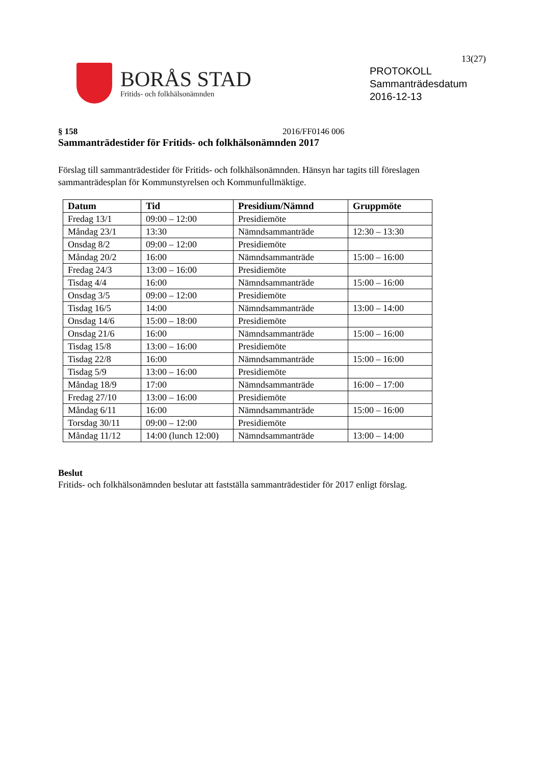13(27)
BORÅS STAD
Fritids- och folkhälsonämnden
PROTOKOLL
Sammanträdesdatum
2016-12-13
§ 158 2016/FF0146 006
Sammanträdestider för Fritids- och folkhälsonämnden 2017
Förslag till sammanträdestider för Fritids- och folkhälsonämnden. Hänsyn har tagits till föreslagen sammanträdesplan för Kommunstyrelsen och Kommunfullmäktige.
| Datum | Tid | Presidium/Nämnd | Gruppmöte |
| --- | --- | --- | --- |
| Fredag 13/1 | 09:00 – 12:00 | Presidiemöte | |
| Måndag 23/1 | 13:30 | Nämndsammanträde | 12:30 – 13:30 |
| Onsdag 8/2 | 09:00 – 12:00 | Presidiemöte | |
| Måndag 20/2 | 16:00 | Nämndsammanträde | 15:00 – 16:00 |
| Fredag 24/3 | 13:00 – 16:00 | Presidiemöte | |
| Tisdag 4/4 | 16:00 | Nämndsammanträde | 15:00 – 16:00 |
| Onsdag 3/5 | 09:00 – 12:00 | Presidiemöte | |
| Tisdag 16/5 | 14:00 | Nämndsammanträde | 13:00 – 14:00 |
| Onsdag 14/6 | 15:00 – 18:00 | Presidiemöte | |
| Onsdag 21/6 | 16:00 | Nämndsammanträde | 15:00 – 16:00 |
| Tisdag 15/8 | 13:00 – 16:00 | Presidiemöte | |
| Tisdag 22/8 | 16:00 | Nämndsammanträde | 15:00 – 16:00 |
| Tisdag 5/9 | 13:00 – 16:00 | Presidiemöte | |
| Måndag 18/9 | 17:00 | Nämndsammanträde | 16:00 – 17:00 |
| Fredag 27/10 | 13:00 – 16:00 | Presidiemöte | |
| Måndag 6/11 | 16:00 | Nämndsammanträde | 15:00 – 16:00 |
| Torsdag 30/11 | 09:00 – 12:00 | Presidiemöte | |
| Måndag 11/12 | 14:00 (lunch 12:00) | Nämndsammanträde | 13:00 – 14:00 |
Beslut
Fritids- och folkhälsonämnden beslutar att fastställa sammanträdestider för 2017 enligt förslag.